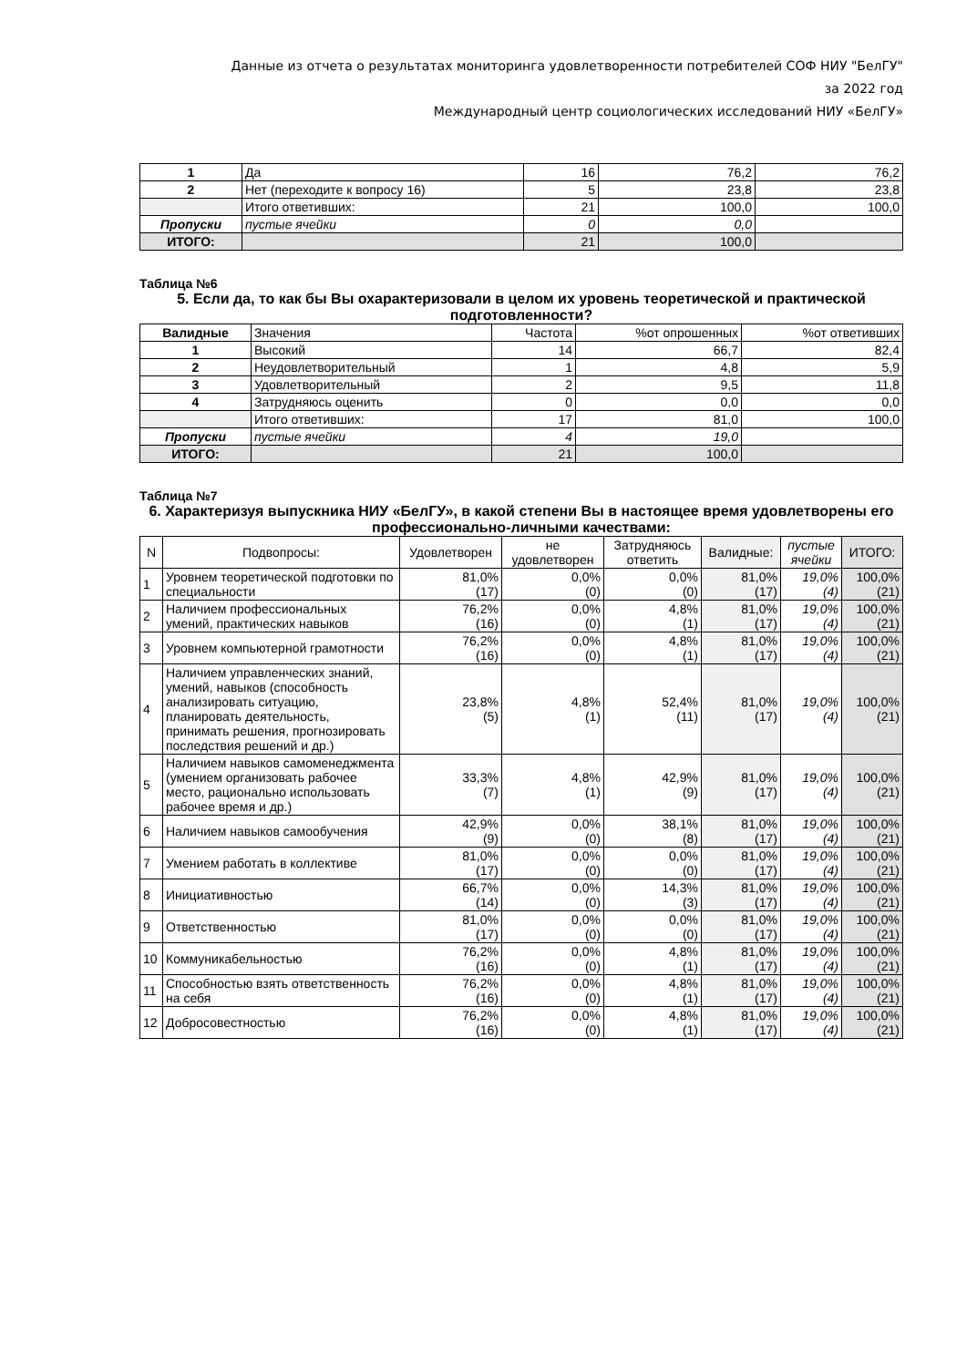Данные из отчета о результатах мониторинга удовлетворенности потребителей СОФ НИУ "БелГУ"
за 2022 год
Международный центр социологических исследований НИУ «БелГУ»
| 1 | Да | 16 | 76,2 | 76,2 |
| 2 | Нет (переходите к вопросу 16) | 5 | 23,8 | 23,8 |
| | Итого ответивших: | 21 | 100,0 | 100,0 |
| Пропуски | пустые ячейки | 0 | 0,0 | |
| ИТОГО: | | 21 | 100,0 | |
Таблица №6
5. Если да, то как бы Вы охарактеризовали в целом их уровень теоретической и практической подготовленности?
| Валидные | Значения | Частота | %от опрошенных | %от ответивших |
| 1 | Высокий | 14 | 66,7 | 82,4 |
| 2 | Неудовлетворительный | 1 | 4,8 | 5,9 |
| 3 | Удовлетворительный | 2 | 9,5 | 11,8 |
| 4 | Затрудняюсь оценить | 0 | 0,0 | 0,0 |
| | Итого ответивших: | 17 | 81,0 | 100,0 |
| Пропуски | пустые ячейки | 4 | 19,0 | |
| ИТОГО: | | 21 | 100,0 | |
Таблица №7
6. Характеризуя выпускника НИУ «БелГУ», в какой степени Вы в настоящее время удовлетворены его профессионально-личными качествами:
| N | Подвопросы: | Удовлетворен | не удовлетворен | Затрудняюсь ответить | Валидные: | пустые ячейки | ИТОГО: |
| 1 | Уровнем теоретической подготовки по специальности | 81,0% (17) | 0,0% (0) | 0,0% (0) | 81,0% (17) | 19,0% (4) | 100,0% (21) |
| 2 | Наличием профессиональных умений, практических навыков | 76,2% (16) | 0,0% (0) | 4,8% (1) | 81,0% (17) | 19,0% (4) | 100,0% (21) |
| 3 | Уровнем компьютерной грамотности | 76,2% (16) | 0,0% (0) | 4,8% (1) | 81,0% (17) | 19,0% (4) | 100,0% (21) |
| 4 | Наличием управленческих знаний, умений, навыков (способность анализировать ситуацию, планировать деятельность, принимать решения, прогнозировать последствия решений и др.) | 23,8% (5) | 4,8% (1) | 52,4% (11) | 81,0% (17) | 19,0% (4) | 100,0% (21) |
| 5 | Наличием навыков самоменеджмента (умением организовать рабочее место, рационально использовать рабочее время и др.) | 33,3% (7) | 4,8% (1) | 42,9% (9) | 81,0% (17) | 19,0% (4) | 100,0% (21) |
| 6 | Наличием навыков самообучения | 42,9% (9) | 0,0% (0) | 38,1% (8) | 81,0% (17) | 19,0% (4) | 100,0% (21) |
| 7 | Умением работать в коллективе | 81,0% (17) | 0,0% (0) | 0,0% (0) | 81,0% (17) | 19,0% (4) | 100,0% (21) |
| 8 | Инициативностью | 66,7% (14) | 0,0% (0) | 14,3% (3) | 81,0% (17) | 19,0% (4) | 100,0% (21) |
| 9 | Ответственностью | 81,0% (17) | 0,0% (0) | 0,0% (0) | 81,0% (17) | 19,0% (4) | 100,0% (21) |
| 10 | Коммуникабельностью | 76,2% (16) | 0,0% (0) | 4,8% (1) | 81,0% (17) | 19,0% (4) | 100,0% (21) |
| 11 | Способностью взять ответственность на себя | 76,2% (16) | 0,0% (0) | 4,8% (1) | 81,0% (17) | 19,0% (4) | 100,0% (21) |
| 12 | Добросовестностью | 76,2% (16) | 0,0% (0) | 4,8% (1) | 81,0% (17) | 19,0% (4) | 100,0% (21) |